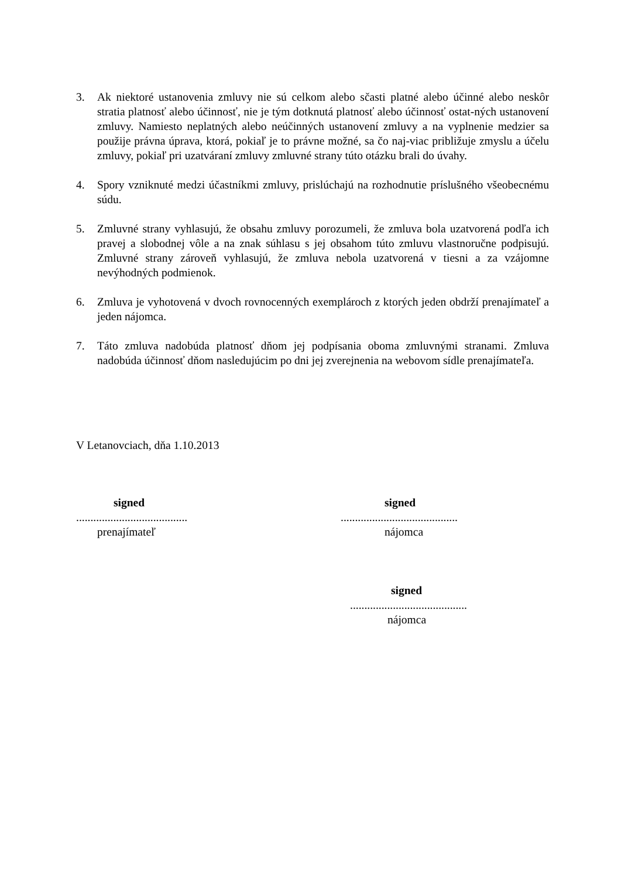3. Ak niektoré ustanovenia zmluvy nie sú celkom alebo sčasti platné alebo účinné alebo neskôr stratia platnosť alebo účinnosť, nie je tým dotknutá platnosť alebo účinnosť ostat-ných ustanovení zmluvy. Namiesto neplatných alebo neúčinných ustanovení zmluvy a na vyplnenie medzier sa použije právna úprava, ktorá, pokiaľ je to právne možné, sa čo naj-viac približuje zmyslu a účelu zmluvy, pokiaľ pri uzatváraní zmluvy zmluvné strany túto otázku brali do úvahy.
4. Spory vzniknuté medzi účastníkmi zmluvy, prislúchajú na rozhodnutie príslušného všeobecnému súdu.
5. Zmluvné strany vyhlasujú, že obsahu zmluvy porozumeli, že zmluva bola uzatvorená podľa ich pravej a slobodnej vôle a na znak súhlasu s jej obsahom túto zmluvu vlastnoručne podpisujú. Zmluvné strany zároveň vyhlasujú, že zmluva nebola uzatvorená v tiesni a za vzájomne nevýhodných podmienok.
6. Zmluva je vyhotovená v dvoch rovnocenných exemplároch z ktorých jeden obdrží prenajímateľ a jeden nájomca.
7. Táto zmluva nadobúda platnosť dňom jej podpísania oboma zmluvnými stranami. Zmluva nadobúda účinnosť dňom nasledujúcim po dni jej zverejnenia na webovom sídle prenajímateľa.
V Letanovciach, dňa 1.10.2013
signed
.......................................
prenajímateľ
signed
.........................................
nájomca
signed
.........................................
nájomca